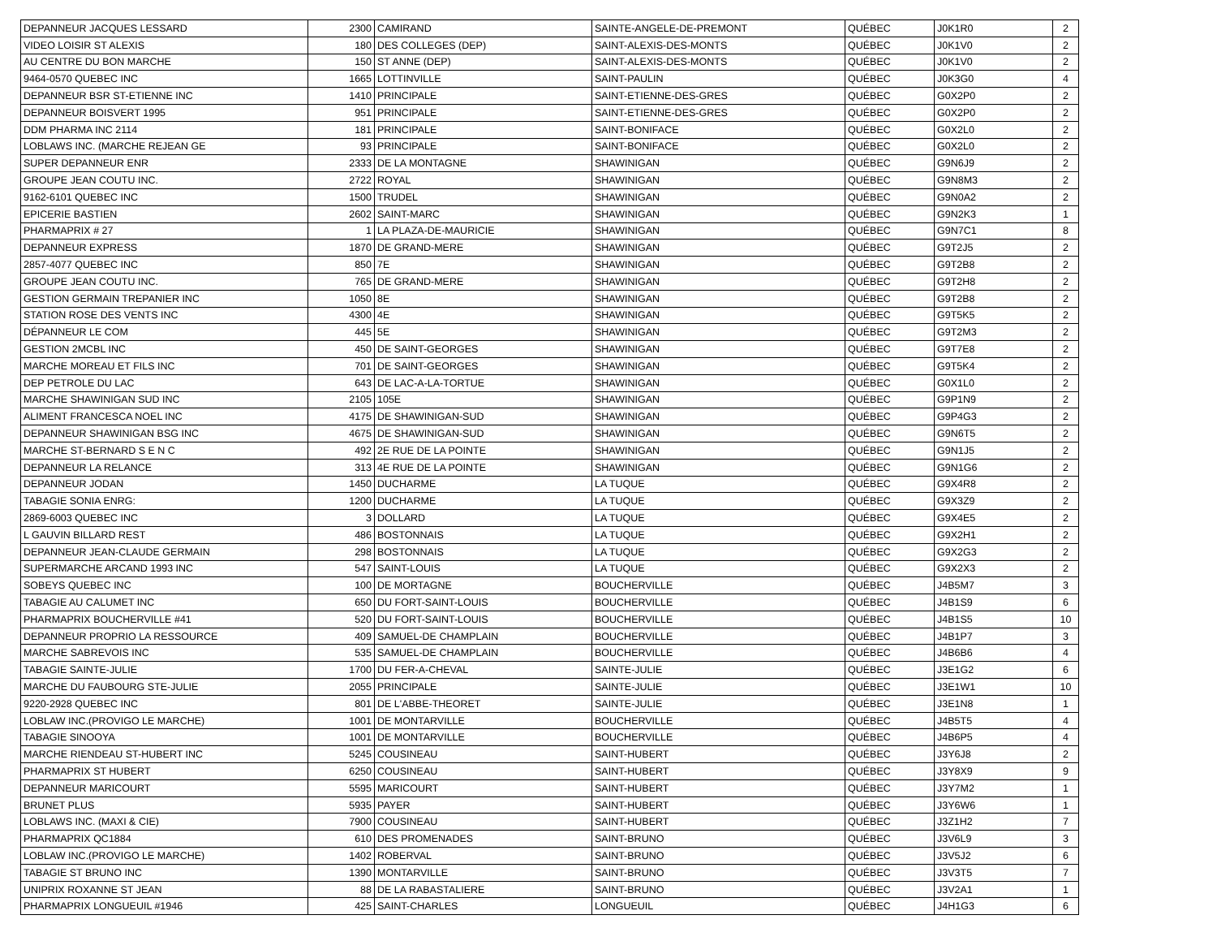| DEPANNEUR JACQUES LESSARD | 2300 | CAMIRAND | SAINTE-ANGELE-DE-PREMONT | QUÉBEC | J0K1R0 | 2 |
| VIDEO LOISIR ST ALEXIS | 180 | DES COLLEGES (DEP) | SAINT-ALEXIS-DES-MONTS | QUÉBEC | J0K1V0 | 2 |
| AU CENTRE DU BON MARCHE | 150 | ST ANNE (DEP) | SAINT-ALEXIS-DES-MONTS | QUÉBEC | J0K1V0 | 2 |
| 9464-0570 QUEBEC INC | 1665 | LOTTINVILLE | SAINT-PAULIN | QUÉBEC | J0K3G0 | 4 |
| DEPANNEUR BSR ST-ETIENNE INC | 1410 | PRINCIPALE | SAINT-ETIENNE-DES-GRES | QUÉBEC | G0X2P0 | 2 |
| DEPANNEUR BOISVERT 1995 | 951 | PRINCIPALE | SAINT-ETIENNE-DES-GRES | QUÉBEC | G0X2P0 | 2 |
| DDM PHARMA INC 2114 | 181 | PRINCIPALE | SAINT-BONIFACE | QUÉBEC | G0X2L0 | 2 |
| LOBLAWS INC. (MARCHE REJEAN GE | 93 | PRINCIPALE | SAINT-BONIFACE | QUÉBEC | G0X2L0 | 2 |
| SUPER DEPANNEUR ENR | 2333 | DE LA MONTAGNE | SHAWINIGAN | QUÉBEC | G9N6J9 | 2 |
| GROUPE JEAN COUTU INC. | 2722 | ROYAL | SHAWINIGAN | QUÉBEC | G9N8M3 | 2 |
| 9162-6101 QUEBEC INC | 1500 | TRUDEL | SHAWINIGAN | QUÉBEC | G9N0A2 | 2 |
| EPICERIE BASTIEN | 2602 | SAINT-MARC | SHAWINIGAN | QUÉBEC | G9N2K3 | 1 |
| PHARMAPRIX # 27 | 1 | LA PLAZA-DE-MAURICIE | SHAWINIGAN | QUÉBEC | G9N7C1 | 8 |
| DEPANNEUR EXPRESS | 1870 | DE GRAND-MERE | SHAWINIGAN | QUÉBEC | G9T2J5 | 2 |
| 2857-4077 QUEBEC INC | 850 | 7E | SHAWINIGAN | QUÉBEC | G9T2B8 | 2 |
| GROUPE JEAN COUTU INC. | 765 | DE GRAND-MERE | SHAWINIGAN | QUÉBEC | G9T2H8 | 2 |
| GESTION GERMAIN TREPANIER INC | 1050 | 8E | SHAWINIGAN | QUÉBEC | G9T2B8 | 2 |
| STATION ROSE DES VENTS INC | 4300 | 4E | SHAWINIGAN | QUÉBEC | G9T5K5 | 2 |
| DÉPANNEUR LE COM | 445 | 5E | SHAWINIGAN | QUÉBEC | G9T2M3 | 2 |
| GESTION 2MCBL INC | 450 | DE SAINT-GEORGES | SHAWINIGAN | QUÉBEC | G9T7E8 | 2 |
| MARCHE MOREAU ET FILS INC | 701 | DE SAINT-GEORGES | SHAWINIGAN | QUÉBEC | G9T5K4 | 2 |
| DEP PETROLE DU LAC | 643 | DE LAC-A-LA-TORTUE | SHAWINIGAN | QUÉBEC | G0X1L0 | 2 |
| MARCHE SHAWINIGAN SUD INC | 2105 | 105E | SHAWINIGAN | QUÉBEC | G9P1N9 | 2 |
| ALIMENT FRANCESCA NOEL INC | 4175 | DE SHAWINIGAN-SUD | SHAWINIGAN | QUÉBEC | G9P4G3 | 2 |
| DEPANNEUR SHAWINIGAN BSG INC | 4675 | DE SHAWINIGAN-SUD | SHAWINIGAN | QUÉBEC | G9N6T5 | 2 |
| MARCHE ST-BERNARD S E N C | 492 | 2E RUE DE LA POINTE | SHAWINIGAN | QUÉBEC | G9N1J5 | 2 |
| DEPANNEUR LA RELANCE | 313 | 4E RUE DE LA POINTE | SHAWINIGAN | QUÉBEC | G9N1G6 | 2 |
| DEPANNEUR JODAN | 1450 | DUCHARME | LA TUQUE | QUÉBEC | G9X4R8 | 2 |
| TABAGIE SONIA ENRG: | 1200 | DUCHARME | LA TUQUE | QUÉBEC | G9X3Z9 | 2 |
| 2869-6003 QUEBEC INC | 3 | DOLLARD | LA TUQUE | QUÉBEC | G9X4E5 | 2 |
| L GAUVIN BILLARD REST | 486 | BOSTONNAIS | LA TUQUE | QUÉBEC | G9X2H1 | 2 |
| DEPANNEUR JEAN-CLAUDE GERMAIN | 298 | BOSTONNAIS | LA TUQUE | QUÉBEC | G9X2G3 | 2 |
| SUPERMARCHE ARCAND 1993 INC | 547 | SAINT-LOUIS | LA TUQUE | QUÉBEC | G9X2X3 | 2 |
| SOBEYS QUEBEC INC | 100 | DE MORTAGNE | BOUCHERVILLE | QUÉBEC | J4B5M7 | 3 |
| TABAGIE AU CALUMET INC | 650 | DU FORT-SAINT-LOUIS | BOUCHERVILLE | QUÉBEC | J4B1S9 | 6 |
| PHARMAPRIX BOUCHERVILLE #41 | 520 | DU FORT-SAINT-LOUIS | BOUCHERVILLE | QUÉBEC | J4B1S5 | 10 |
| DEPANNEUR PROPRIO LA RESSOURCE | 409 | SAMUEL-DE CHAMPLAIN | BOUCHERVILLE | QUÉBEC | J4B1P7 | 3 |
| MARCHE SABREVOIS INC | 535 | SAMUEL-DE CHAMPLAIN | BOUCHERVILLE | QUÉBEC | J4B6B6 | 4 |
| TABAGIE SAINTE-JULIE | 1700 | DU FER-A-CHEVAL | SAINTE-JULIE | QUÉBEC | J3E1G2 | 6 |
| MARCHE DU FAUBOURG STE-JULIE | 2055 | PRINCIPALE | SAINTE-JULIE | QUÉBEC | J3E1W1 | 10 |
| 9220-2928 QUEBEC INC | 801 | DE L'ABBE-THEORET | SAINTE-JULIE | QUÉBEC | J3E1N8 | 1 |
| LOBLAW INC.(PROVIGO LE MARCHE) | 1001 | DE MONTARVILLE | BOUCHERVILLE | QUÉBEC | J4B5T5 | 4 |
| TABAGIE SINOOYA | 1001 | DE MONTARVILLE | BOUCHERVILLE | QUÉBEC | J4B6P5 | 4 |
| MARCHE RIENDEAU ST-HUBERT INC | 5245 | COUSINEAU | SAINT-HUBERT | QUÉBEC | J3Y6J8 | 2 |
| PHARMAPRIX ST HUBERT | 6250 | COUSINEAU | SAINT-HUBERT | QUÉBEC | J3Y8X9 | 9 |
| DEPANNEUR MARICOURT | 5595 | MARICOURT | SAINT-HUBERT | QUÉBEC | J3Y7M2 | 1 |
| BRUNET PLUS | 5935 | PAYER | SAINT-HUBERT | QUÉBEC | J3Y6W6 | 1 |
| LOBLAWS INC. (MAXI & CIE) | 7900 | COUSINEAU | SAINT-HUBERT | QUÉBEC | J3Z1H2 | 7 |
| PHARMAPRIX QC1884 | 610 | DES PROMENADES | SAINT-BRUNO | QUÉBEC | J3V6L9 | 3 |
| LOBLAW INC.(PROVIGO LE MARCHE) | 1402 | ROBERVAL | SAINT-BRUNO | QUÉBEC | J3V5J2 | 6 |
| TABAGIE ST BRUNO INC | 1390 | MONTARVILLE | SAINT-BRUNO | QUÉBEC | J3V3T5 | 7 |
| UNIPRIX ROXANNE ST JEAN | 88 | DE LA RABASTALIERE | SAINT-BRUNO | QUÉBEC | J3V2A1 | 1 |
| PHARMAPRIX LONGUEUIL #1946 | 425 | SAINT-CHARLES | LONGUEUIL | QUÉBEC | J4H1G3 | 6 |